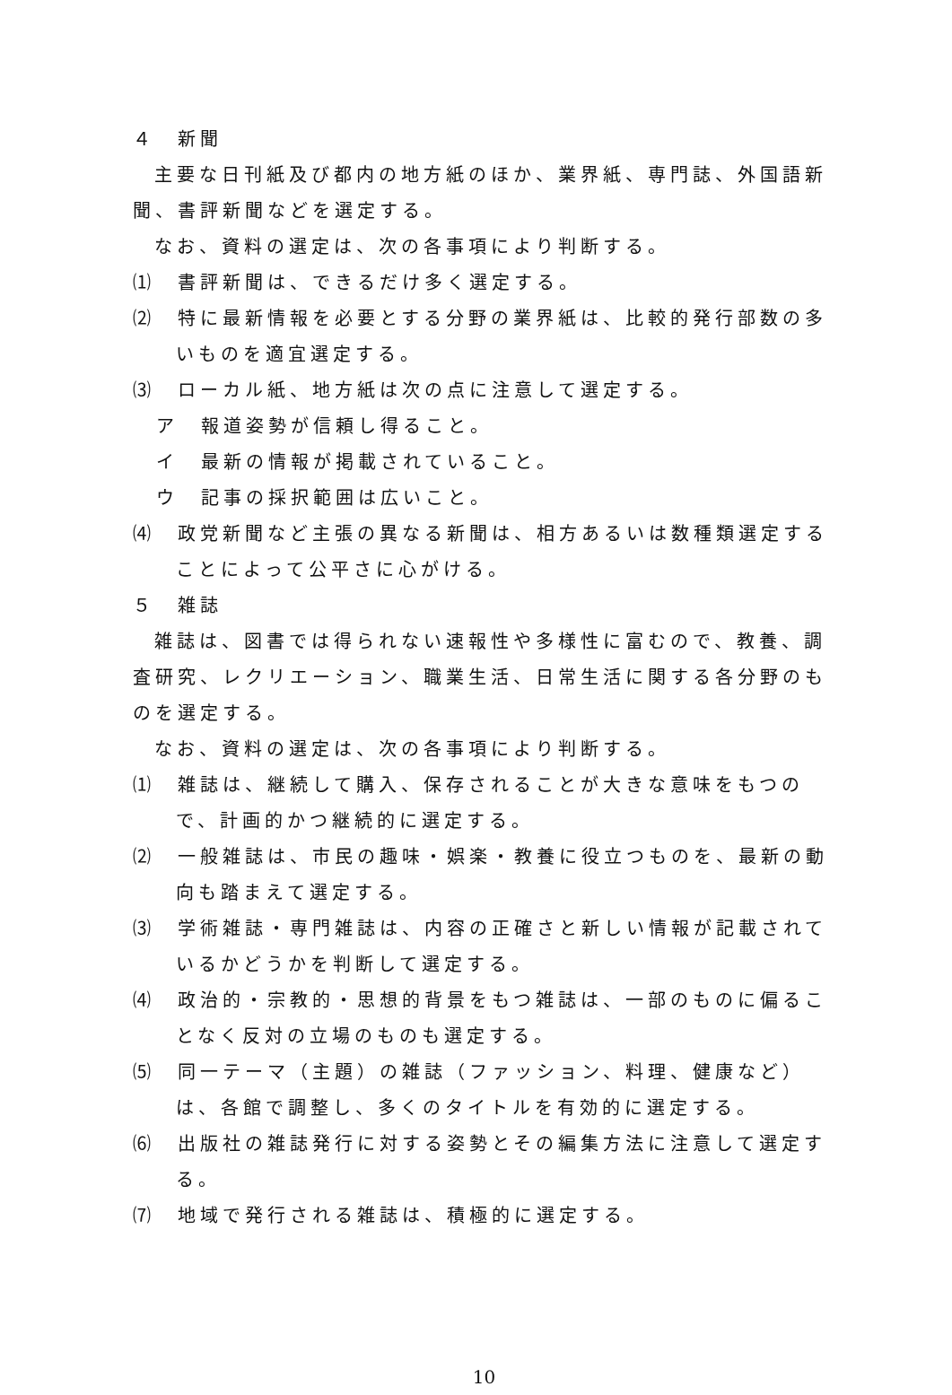４　新聞
主要な日刊紙及び都内の地方紙のほか、業界紙、専門誌、外国語新聞、書評新聞などを選定する。
なお、資料の選定は、次の各事項により判断する。
⑴　書評新聞は、できるだけ多く選定する。
⑵　特に最新情報を必要とする分野の業界紙は、比較的発行部数の多いものを適宜選定する。
⑶　ローカル紙、地方紙は次の点に注意して選定する。
ア　報道姿勢が信頼し得ること。
イ　最新の情報が掲載されていること。
ウ　記事の採択範囲は広いこと。
⑷　政党新聞など主張の異なる新聞は、相方あるいは数種類選定することによって公平さに心がける。
５　雑誌
雑誌は、図書では得られない速報性や多様性に富むので、教養、調査研究、レクリエーション、職業生活、日常生活に関する各分野のものを選定する。
なお、資料の選定は、次の各事項により判断する。
⑴　雑誌は、継続して購入、保存されることが大きな意味をもつので、計画的かつ継続的に選定する。
⑵　一般雑誌は、市民の趣味・娯楽・教養に役立つものを、最新の動向も踏まえて選定する。
⑶　学術雑誌・専門雑誌は、内容の正確さと新しい情報が記載されているかどうかを判断して選定する。
⑷　政治的・宗教的・思想的背景をもつ雑誌は、一部のものに偏ることなく反対の立場のものも選定する。
⑸　同一テーマ（主題）の雑誌（ファッション、料理、健康など）は、各館で調整し、多くのタイトルを有効的に選定する。
⑹　出版社の雑誌発行に対する姿勢とその編集方法に注意して選定する。
⑺　地域で発行される雑誌は、積極的に選定する。
10